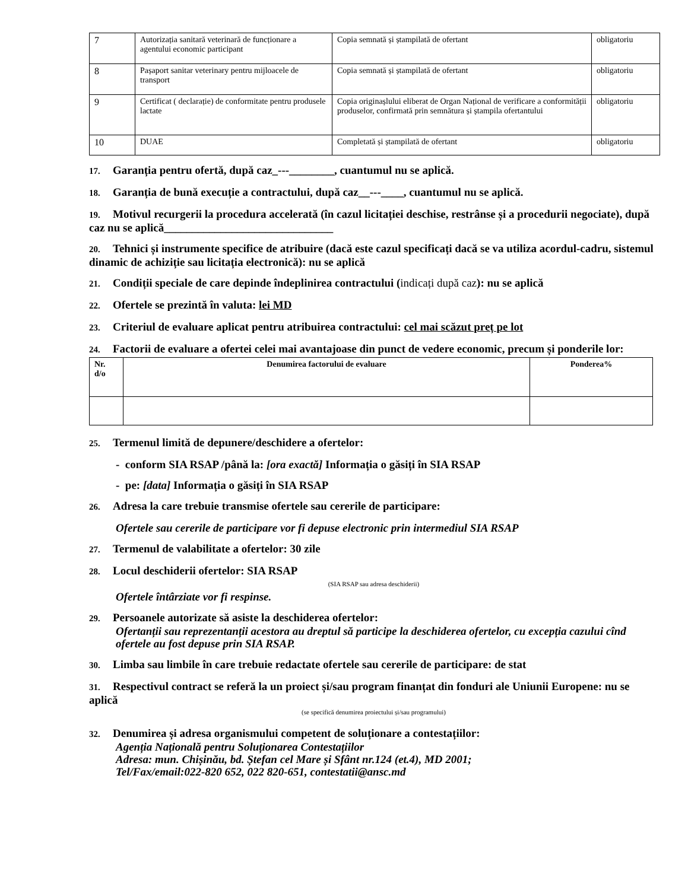| 7 | Autorizația sanitară veterinară de funcționare a agentului economic participant | Copia semnată și ștampilată de ofertant | obligatoriu |
| 8 | Pașaport sanitar veterinary pentru mijloacele de transport | Copia semnată și ștampilată de ofertant | obligatoriu |
| 9 | Certificat ( declarație) de conformitate pentru produsele lactate | Copia originașlului eliberat de Organ Național de verificare a conformității produselor, confirmată prin semnătura și ștampila ofertantului | obligatoriu |
| 10 | DUAE | Completată și ștampilată de ofertant | obligatoriu |
17. Garanția pentru ofertă, după caz_---________, cuantumul nu se aplică.
18. Garanția de bună execuție a contractului, după caz__---____, cuantumul nu se aplică.
19. Motivul recurgerii la procedura accelerată (în cazul licitației deschise, restrânse și a procedurii negociate), după caz nu se aplică______________________________
20. Tehnici și instrumente specifice de atribuire (dacă este cazul specificați dacă se va utiliza acordul-cadru, sistemul dinamic de achiziție sau licitația electronică): nu se aplică
21. Condiții speciale de care depinde îndeplinirea contractului (indicați după caz): nu se aplică
22. Ofertele se prezintă în valuta: lei MD
23. Criteriul de evaluare aplicat pentru atribuirea contractului: cel mai scăzut preț pe lot
24. Factorii de evaluare a ofertei celei mai avantajoase din punct de vedere economic, precum și ponderile lor:
| Nr. d/o | Denumirea factorului de evaluare | Ponderea% |
| --- | --- | --- |
25. Termenul limită de depunere/deschidere a ofertelor:
- conform SIA RSAP /până la: [ora exactă] Informația o găsiți în SIA RSAP
- pe: [data] Informația o găsiți în SIA RSAP
26. Adresa la care trebuie transmise ofertele sau cererile de participare:
Ofertele sau cererile de participare vor fi depuse electronic prin intermediul SIA RSAP
27. Termenul de valabilitate a ofertelor: 30 zile
28. Locul deschiderii ofertelor: SIA RSAP
(SIA RSAP sau adresa deschiderii)
Ofertele întârziate vor fi respinse.
29. Persoanele autorizate să asiste la deschiderea ofertelor:
Ofertanții sau reprezentanții acestora au dreptul să participe la deschiderea ofertelor, cu excepția cazului cînd ofertele au fost depuse prin SIA RSAP.
30. Limba sau limbile în care trebuie redactate ofertele sau cererile de participare: de stat
31. Respectivul contract se referă la un proiect și/sau program finanțat din fonduri ale Uniunii Europene: nu se aplică
(se specifică denumirea proiectului și/sau programului)
32. Denumirea și adresa organismului competent de soluționare a contestațiilor:
Agenția Națională pentru Soluționarea Contestațiilor
Adresa: mun. Chișinău, bd. Ștefan cel Mare și Sfânt nr.124 (et.4), MD 2001;
Tel/Fax/email:022-820 652, 022 820-651, contestatii@ansc.md